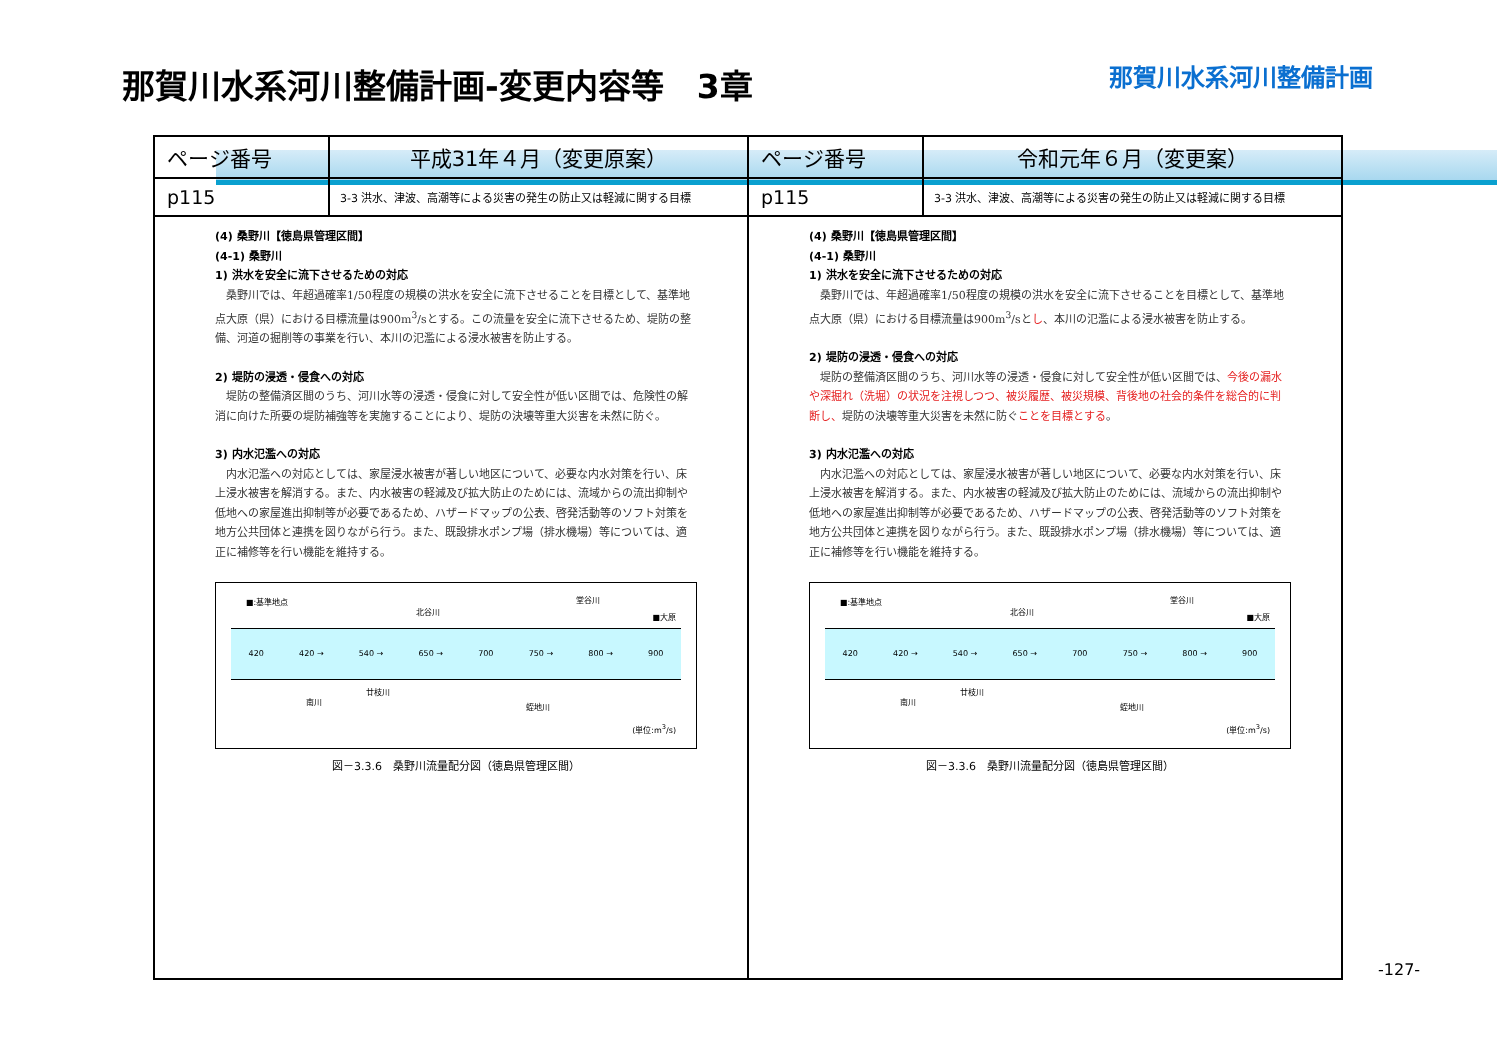那賀川水系河川整備計画-変更内容等　3章
那賀川水系河川整備計画
| ページ番号 | 平成31年４月（変更原案） | ページ番号 | 令和元年６月（変更案） |
| --- | --- | --- | --- |
| p115 | 3-3 洪水、津波、高潮等による災害の発生の防止又は軽減に関する目標 | p115 | 3-3 洪水、津波、高潮等による災害の発生の防止又は軽減に関する目標 |
| (4) 桑野川【徳島県管理区間】 (4-1) 桑野川 1) 洪水を安全に流下させるための対応 桑野川では、年超過確率1/50程度の規模の洪水を安全に流下させることを目標として、基準地点大原（県）における目標流量は900m<sup>3</sup>/sとする。この流量を安全に流下させるため、堤防の整備、河道の掘削等の事業を行い、本川の氾濫による浸水被害を防止する。 2) 堤防の浸透・侵食への対応 堤防の整備済区間のうち、河川水等の浸透・侵食に対して安全性が低い区間では、危険性の解消に向けた所要の堤防補強等を実施することにより、堤防の決壊等重大災害を未然に防ぐ。 3) 内水氾濫への対応 内水氾濫への対応としては、家屋浸水被害が著しい地区について、必要な内水対策を行い、床上浸水被害を解消する。また、内水被害の軽減及び拡大防止のためには、流域からの流出抑制や低地への家屋進出抑制等が必要であるため、ハザードマップの公表、啓発活動等のソフト対策を地方公共団体と連携を図りながら行う。また、既設排水ポンプ場（排水機場）等については、適正に補修等を行い機能を維持する。 ■:基準地点 ■大原 北谷川 堂谷川 420 420 → 540 → 650 → 700 750 → 800 → 900 南川 廿枝川 蛭地川 (単位:m<sup>3</sup>/s) 図－3.3.6 桑野川流量配分図（徳島県管理区間） | | (4) 桑野川【徳島県管理区間】 (4-1) 桑野川 1) 洪水を安全に流下させるための対応 桑野川では、年超過確率1/50程度の規模の洪水を安全に流下させることを目標として、基準地点大原（県）における目標流量は900m<sup>3</sup>/sと し 、本川の氾濫による浸水被害を防止する。 2) 堤防の浸透・侵食への対応 堤防の整備済区間のうち、河川水等の浸透・侵食に対して安全性が低い区間では、 今後の漏水や深掘れ（洗堀）の状況を注視しつつ、被災履歴、被災規模、背後地の社会的条件を総合的に判断し、 堤防の決壊等重大災害を未然に防ぐ ことを目標とする 。 3) 内水氾濫への対応 内水氾濫への対応としては、家屋浸水被害が著しい地区について、必要な内水対策を行い、床上浸水被害を解消する。また、内水被害の軽減及び拡大防止のためには、流域からの流出抑制や低地への家屋進出抑制等が必要であるため、ハザードマップの公表、啓発活動等のソフト対策を地方公共団体と連携を図りながら行う。また、既設排水ポンプ場（排水機場）等については、適正に補修等を行い機能を維持する。 ■:基準地点 ■大原 北谷川 堂谷川 420 420 → 540 → 650 → 700 750 → 800 → 900 南川 廿枝川 蛭地川 (単位:m<sup>3</sup>/s) 図－3.3.6 桑野川流量配分図（徳島県管理区間） | |
-127-